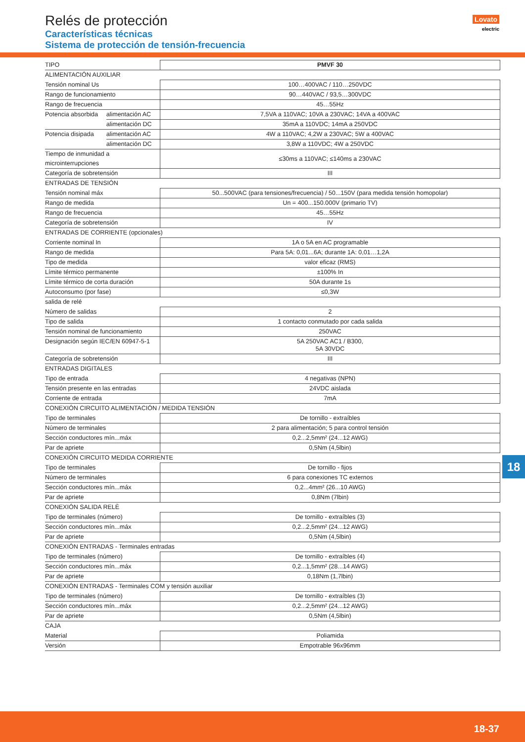Relés de protección
Características técnicas
Sistema de protección de tensión-frecuencia
Lovato
electric
| TIPO | | PMVF 30 |
| ALIMENTACIÓN AUXILIAR | | |
| Tensión nominal Us | | 100…400VAC / 110…250VDC |
| Rango de funcionamiento | | 90…440VAC / 93,5…300VDC |
| Rango de frecuencia | | 45…55Hz |
| Potencia absorbida | alimentación AC | 7,5VA a 110VAC; 10VA a 230VAC; 14VA a 400VAC |
| | alimentación DC | 35mA a 110VDC; 14mA a 250VDC |
| Potencia disipada | alimentación AC | 4W a 110VAC; 4,2W a 230VAC; 5W a 400VAC |
| | alimentación DC | 3,8W a 110VDC; 4W a 250VDC |
| Tiempo de inmunidad a microinterrupciones | | ≤30ms a 110VAC; ≤140ms a 230VAC |
| Categoría de sobretensión | | III |
| ENTRADAS DE TENSIÓN | | |
| Tensión nominal máx | | 50...500VAC (para tensiones/frecuencia) / 50...150V (para medida tensión homopolar) |
| Rango de medida | | Un = 400...150.000V (primario TV) |
| Rango de frecuencia | | 45…55Hz |
| Categoría de sobretensión | | IV |
| ENTRADAS DE CORRIENTE (opcionales) | | |
| Corriente nominal In | | 1A o 5A en AC programable |
| Rango de medida | | Para 5A: 0,01...6A; durante 1A: 0,01…1,2A |
| Tipo de medida | | valor eficaz (RMS) |
| Límite térmico permanente | | ±100% In |
| Límite térmico de corta duración | | 50A durante 1s |
| Autoconsumo (por fase) | | ≤0,3W |
| salida de relé | | |
| Número de salidas | | 2 |
| Tipo de salida | | 1 contacto conmutado por cada salida |
| Tensión nominal de funcionamiento | | 250VAC |
| Designación según IEC/EN 60947-5-1 | | 5A 250VAC AC1 / B300, 5A 30VDC |
| Categoría de sobretensión | | III |
| ENTRADAS DIGITALES | | |
| Tipo de entrada | | 4 negativas (NPN) |
| Tensión presente en las entradas | | 24VDC aislada |
| Corriente de entrada | | 7mA |
| CONEXIÓN CIRCUITO ALIMENTACIÓN / MEDIDA TENSIÓN | | |
| Tipo de terminales | | De tornillo - extraíbles |
| Número de terminales | | 2 para alimentación; 5 para control tensión |
| Sección conductores mín...máx | | 0,2...2,5mm² (24...12 AWG) |
| Par de apriete | | 0,5Nm (4,5lbin) |
| CONEXIÓN CIRCUITO MEDIDA CORRIENTE | | |
| Tipo de terminales | | De tornillo - fijos |
| Número de terminales | | 6 para conexiones TC externos |
| Sección conductores mín...máx | | 0,2...4mm² (26...10 AWG) |
| Par de apriete | | 0,8Nm (7lbin) |
| CONEXIÓN SALIDA RELÈ | | |
| Tipo de terminales (número) | | De tornillo - extraíbles (3) |
| Sección conductores mín...máx | | 0,2...2,5mm² (24...12 AWG) |
| Par de apriete | | 0,5Nm (4,5lbin) |
| CONEXIÓN ENTRADAS - Terminales entradas | | |
| Tipo de terminales (número) | | De tornillo - extraíbles (4) |
| Sección conductores mín...máx | | 0,2...1,5mm² (28...14 AWG) |
| Par de apriete | | 0,18Nm (1,7lbin) |
| CONEXIÓN ENTRADAS - Terminales COM y tensión auxiliar | | |
| Tipo de terminales (número) | | De tornillo - extraíbles (3) |
| Sección conductores mín...máx | | 0,2...2,5mm² (24...12 AWG) |
| Par de apriete | | 0,5Nm (4,5lbin) |
| CAJA | | |
| Material | | Poliamida |
| Versión | | Empotrable 96x96mm |
18
18-37